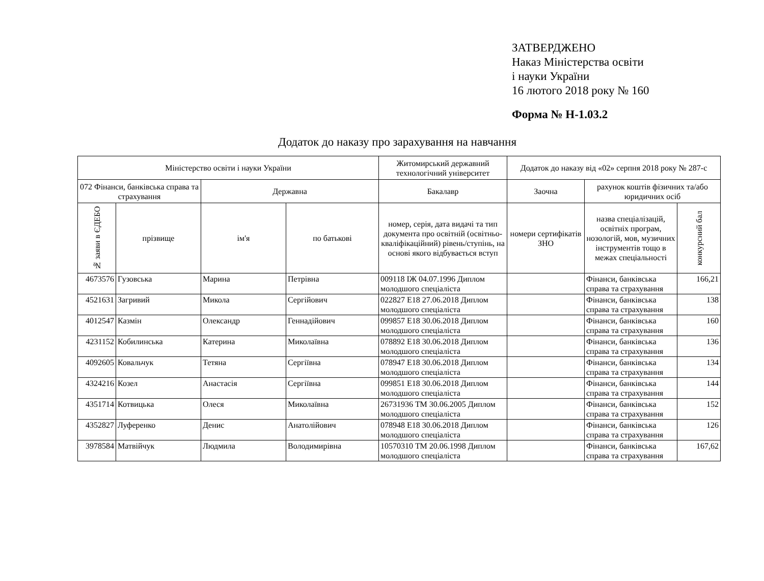ЗАТВЕРДЖЕНО
Наказ Міністерства освіти
і науки України
16 лютого 2018 року № 160
Форма № Н-1.03.2
Додаток до наказу про зарахування на навчання
| Міністерство освіти і науки України | | | | Житомирський державний технологічний університет | Додаток до наказу від «02» серпня 2018 року № 287-с | | |
| --- | --- | --- | --- | --- | --- | --- | --- |
| 072 Фінанси, банківська справа та страхування | | Державна | | Бакалавр | Заочна | рахунок коштів фізичних та/або юридичних осіб | |
| № заяви в ЄДЕБО | прізвище | ім'я | по батькові | номер, серія, дата видачі та тип документа про освітній (освітньо-кваліфікаційний) рівень/ступінь, на основі якого відбувається вступ | номери сертифікатів ЗНО | назва спеціалізацій, освітніх програм, нозологій, мов, музичних інструментів тощо в межах спеціальності | конкурсний бал |
| 4673576 | Гузовська | Марина | Петрівна | 009118 ІЖ 04.07.1996 Диплом молодшого спеціаліста | | Фінанси, банківська справа та страхування | 166,21 |
| 4521631 | Загривий | Микола | Сергійович | 022827 E18 27.06.2018 Диплом молодшого спеціаліста | | Фінанси, банківська справа та страхування | 138 |
| 4012547 | Казмін | Олександр | Геннадійович | 099857 E18 30.06.2018 Диплом молодшого спеціаліста | | Фінанси, банківська справа та страхування | 160 |
| 4231152 | Кобилинська | Катерина | Миколаївна | 078892 E18 30.06.2018 Диплом молодшого спеціаліста | | Фінанси, банківська справа та страхування | 136 |
| 4092605 | Ковальчук | Тетяна | Сергіївна | 078947 E18 30.06.2018 Диплом молодшого спеціаліста | | Фінанси, банківська справа та страхування | 134 |
| 4324216 | Козел | Анастасія | Сергіївна | 099851 E18 30.06.2018 Диплом молодшого спеціаліста | | Фінанси, банківська справа та страхування | 144 |
| 4351714 | Котвицька | Олеся | Миколаївна | 26731936 ТМ 30.06.2005 Диплом молодшого спеціаліста | | Фінанси, банківська справа та страхування | 152 |
| 4352827 | Луференко | Денис | Анатолійович | 078948 E18 30.06.2018 Диплом молодшого спеціаліста | | Фінанси, банківська справа та страхування | 126 |
| 3978584 | Матвійчук | Людмила | Володимирівна | 10570310 ТМ 20.06.1998 Диплом молодшого спеціаліста | | Фінанси, банківська справа та страхування | 167,62 |